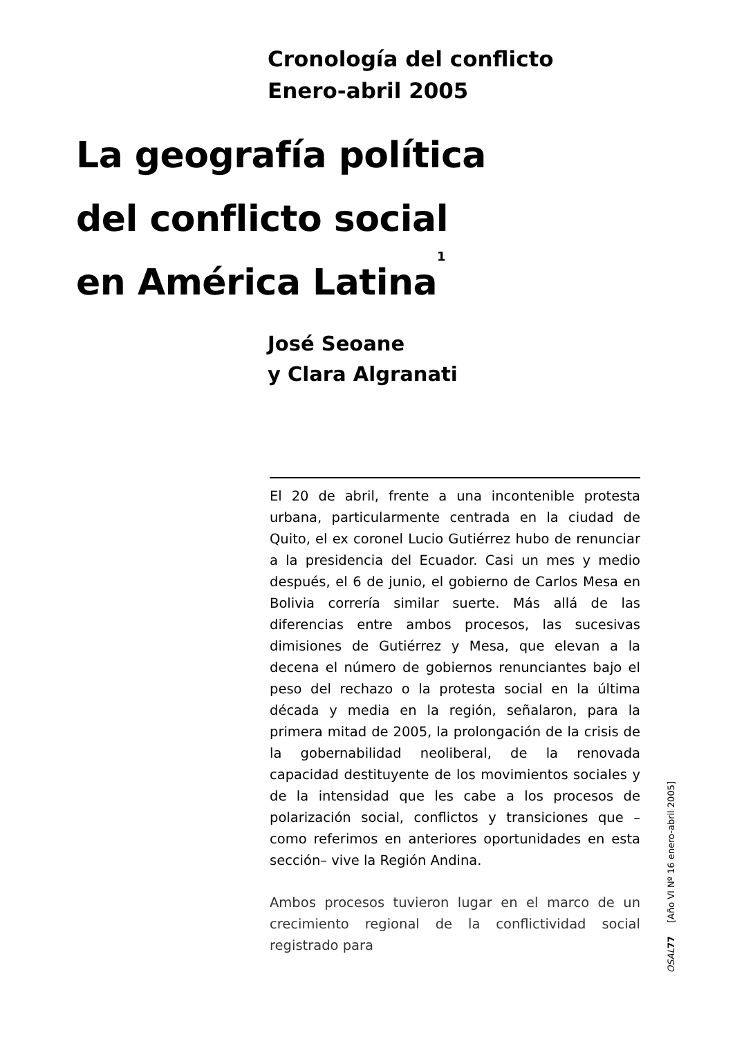Cronología del conflicto
Enero-abril 2005
La geografía política
del conflicto social
en América Latina<sup>1</sup>
José Seoane
y Clara Algranati
El 20 de abril, frente a una incontenible protesta urbana, particularmente centrada en la ciudad de Quito, el ex coronel Lucio Gutiérrez hubo de renunciar a la presidencia del Ecuador. Casi un mes y medio después, el 6 de junio, el gobierno de Carlos Mesa en Bolivia correría similar suerte. Más allá de las diferencias entre ambos procesos, las sucesivas dimisiones de Gutiérrez y Mesa, que elevan a la decena el número de gobiernos renunciantes bajo el peso del rechazo o la protesta social en la última década y media en la región, señalaron, para la primera mitad de 2005, la prolongación de la crisis de la gobernabilidad neoliberal, de la renovada capacidad destituyente de los movimientos sociales y de la intensidad que les cabe a los procesos de polarización social, conflictos y transiciones que –como referimos en anteriores oportunidades en esta sección– vive la Región Andina.
Ambos procesos tuvieron lugar en el marco de un crecimiento regional de la conflictividad social registrado para
[Año VI Nº 16 enero-abril 2005]
OSAL 77